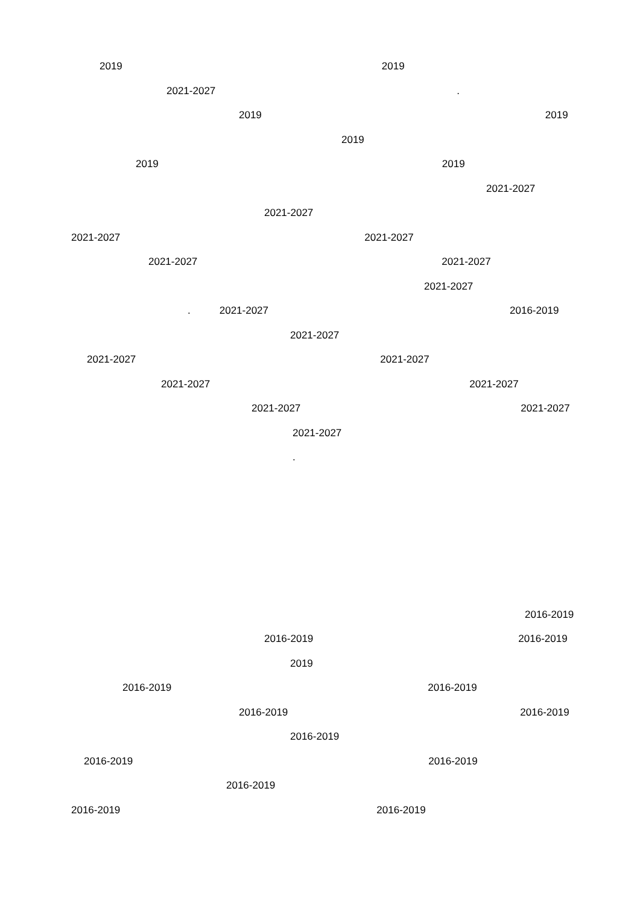2019 2019
2021-2027.
2019 2019
2019
2019 2019
2021-2027
2021-2027
2021-2027 2021-2027
2021-2027 2021-2027
2021-2027
. 2021-2027 2016-2019
2021-2027
2021-2027 2021-2027
2021-2027 2021-2027
2021-2027 2021-2027
2021-2027
.
2016-2019
2016-2019 2016-2019
2019
2016-2019 2016-2019
2016-2019 2016-2019
2016-2019
2016-2019 2016-2019
2016-2019
2016-2019 2016-2019